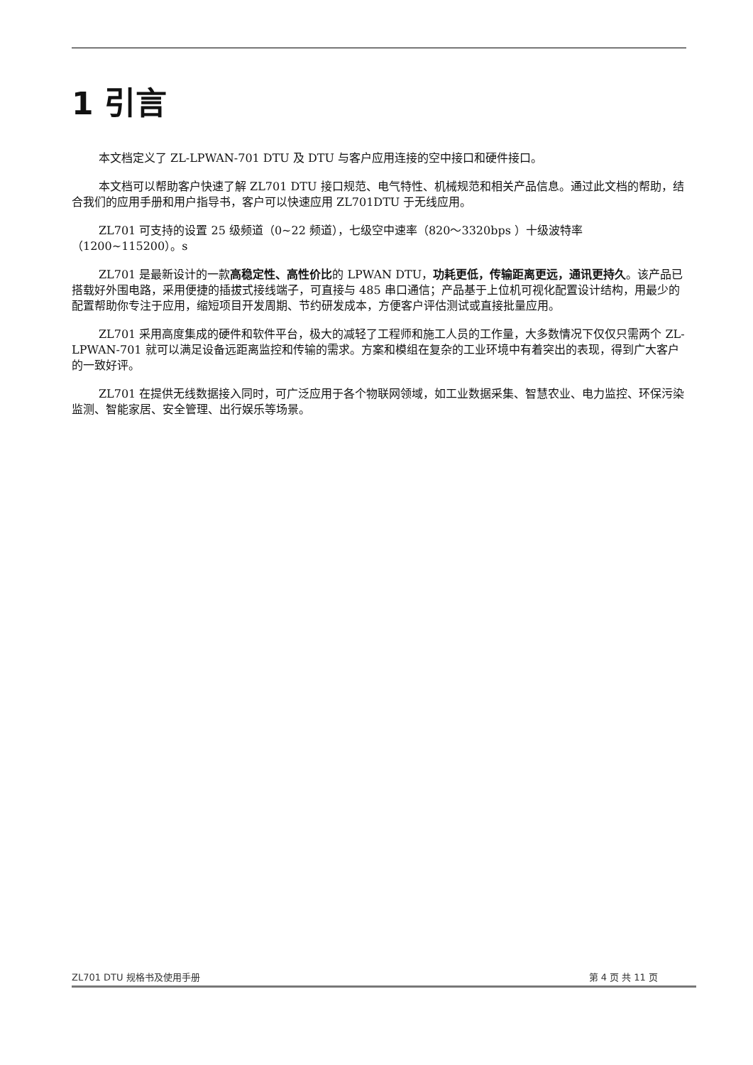1 引言
本文档定义了 ZL-LPWAN-701 DTU 及 DTU 与客户应用连接的空中接口和硬件接口。
本文档可以帮助客户快速了解 ZL701 DTU 接口规范、电气特性、机械规范和相关产品信息。通过此文档的帮助，结合我们的应用手册和用户指导书，客户可以快速应用 ZL701DTU 于无线应用。
ZL701 可支持的设置 25 级频道（0~22 频道），七级空中速率（820～3320bps ）十级波特率（1200~115200）。s
ZL701 是最新设计的一款高稳定性、高性价比的 LPWAN DTU，功耗更低，传输距离更远，通讯更持久。该产品已搭载好外围电路，采用便捷的插拔式接线端子，可直接与 485 串口通信；产品基于上位机可视化配置设计结构，用最少的配置帮助你专注于应用，缩短项目开发周期、节约研发成本，方便客户评估测试或直接批量应用。
ZL701 采用高度集成的硬件和软件平台，极大的减轻了工程师和施工人员的工作量，大多数情况下仅仅只需两个 ZL-LPWAN-701 就可以满足设备远距离监控和传输的需求。方案和模组在复杂的工业环境中有着突出的表现，得到广大客户的一致好评。
ZL701 在提供无线数据接入同时，可广泛应用于各个物联网领域，如工业数据采集、智慧农业、电力监控、环保污染监测、智能家居、安全管理、出行娱乐等场景。
ZL701 DTU 规格书及使用手册 第 4 页 共 11 页